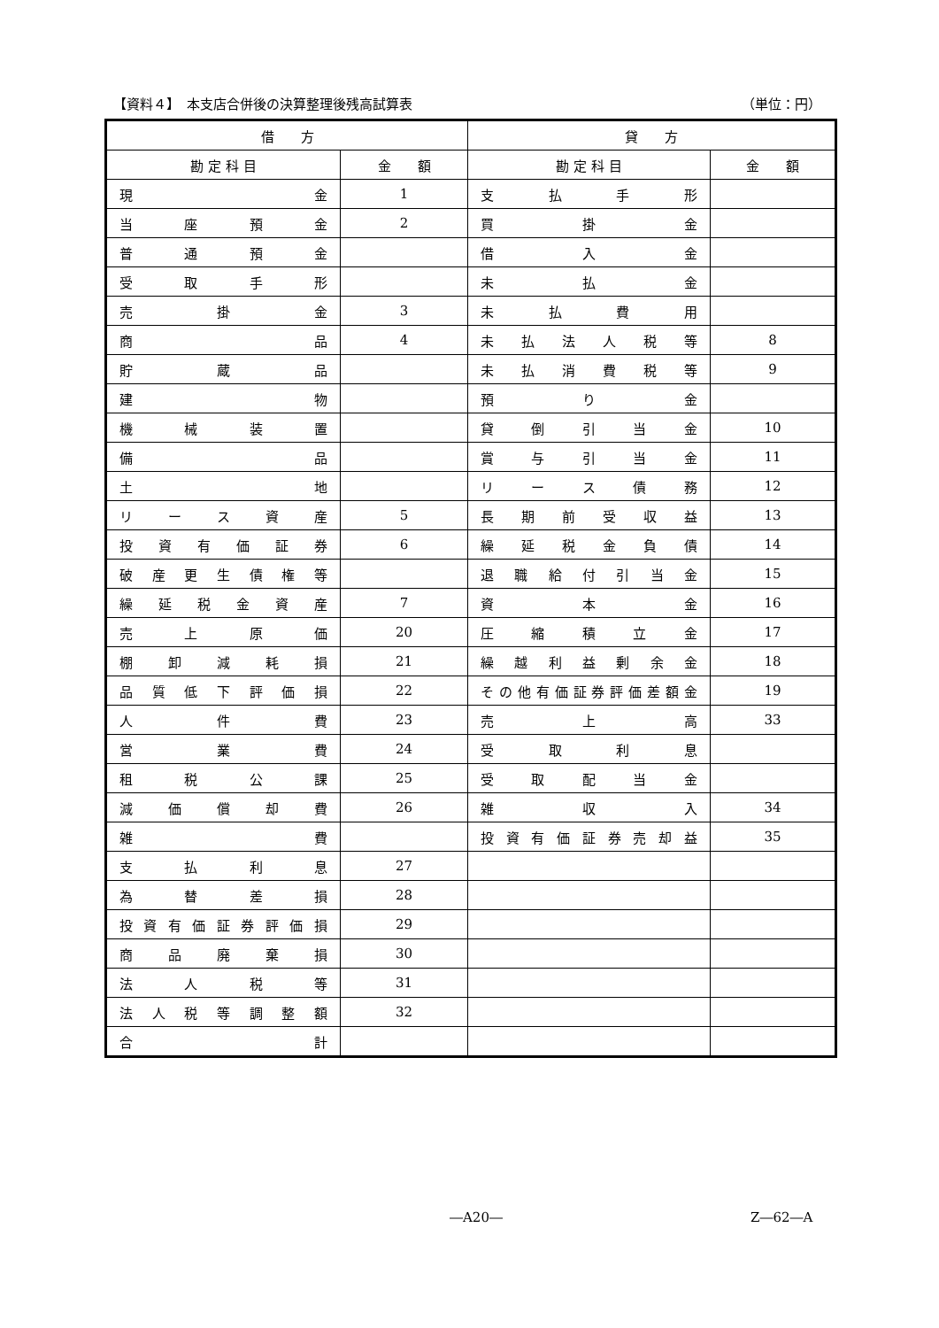【資料４】　本支店合併後の決算整理後残高試算表 （単位：円）
| 借 方 | | 貸 方 | |
| --- | --- | --- | --- |
| 勘 定 科 目 | 金 額 | 勘 定 科 目 | 金 額 |
| 現 金 | 1 | 支 払 手 形 | |
| 当 座 預 金 | 2 | 買 掛 金 | |
| 普 通 預 金 | | 借 入 金 | |
| 受 取 手 形 | | 未 払 金 | |
| 売 掛 金 | 3 | 未 払 費 用 | |
| 商 品 | 4 | 未 払 法 人 税 等 | 8 |
| 貯 蔵 品 | | 未 払 消 費 税 等 | 9 |
| 建 物 | | 預 り 金 | |
| 機 械 装 置 | | 貸 倒 引 当 金 | 10 |
| 備 品 | | 賞 与 引 当 金 | 11 |
| 土 地 | | リ ー ス 債 務 | 12 |
| リ ー ス 資 産 | 5 | 長 期 前 受 収 益 | 13 |
| 投 資 有 価 証 券 | 6 | 繰 延 税 金 負 債 | 14 |
| 破 産 更 生 債 権 等 | | 退 職 給 付 引 当 金 | 15 |
| 繰 延 税 金 資 産 | 7 | 資 本 金 | 16 |
| 売 上 原 価 | 20 | 圧 縮 積 立 金 | 17 |
| 棚 卸 減 耗 損 | 21 | 繰 越 利 益 剰 余 金 | 18 |
| 品 質 低 下 評 価 損 | 22 | その他有価証券評価差額金 | 19 |
| 人 件 費 | 23 | 売 上 高 | 33 |
| 営 業 費 | 24 | 受 取 利 息 | |
| 租 税 公 課 | 25 | 受 取 配 当 金 | |
| 減 価 償 却 費 | 26 | 雑 収 入 | 34 |
| 雑 費 | | 投 資 有 価 証 券 売 却 益 | 35 |
| 支 払 利 息 | 27 | | |
| 為 替 差 損 | 28 | | |
| 投 資 有 価 証 券 評 価 損 | 29 | | |
| 商 品 廃 棄 損 | 30 | | |
| 法 人 税 等 | 31 | | |
| 法 人 税 等 調 整 額 | 32 | | |
| 合 計 | | | |
―A20― Z―62―A